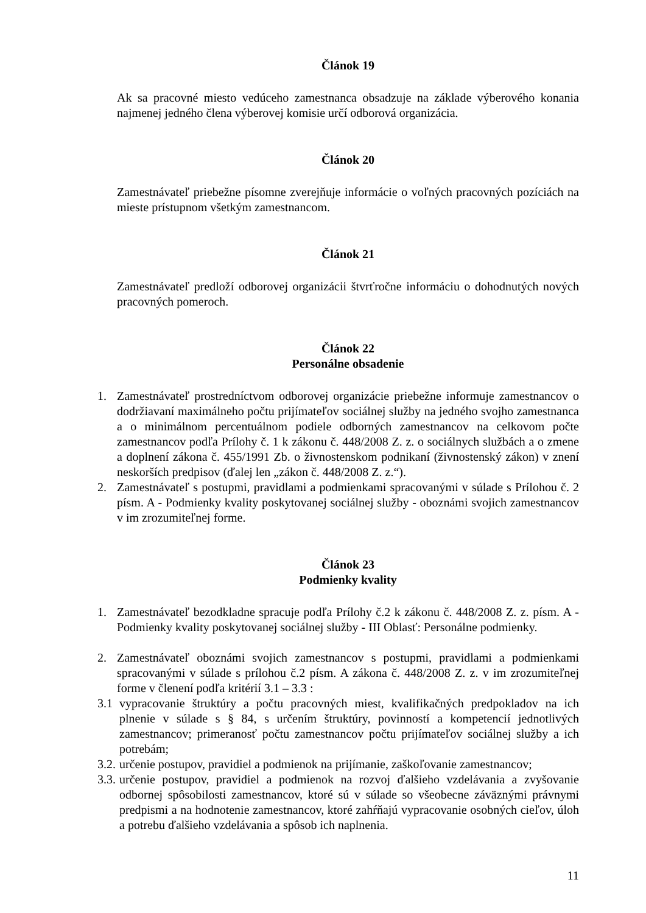Článok 19
Ak sa pracovné miesto vedúceho zamestnanca obsadzuje na základe výberového konania najmenej jedného člena výberovej komisie určí odborová organizácia.
Článok 20
Zamestnávateľ priebežne písomne zverejňuje informácie o voľných pracovných pozíciách na mieste prístupnom všetkým zamestnancom.
Článok 21
Zamestnávateľ predloží odborovej organizácii štvrťročne informáciu o dohodnutých nových pracovných pomeroch.
Článok 22
Personálne obsadenie
1. Zamestnávateľ prostredníctvom odborovej organizácie priebežne informuje zamestnancov o dodržiavaní maximálneho počtu prijímateľov sociálnej služby na jedného svojho zamestnanca a o minimálnom percentuálnom podiele odborných zamestnancov na celkovom počte zamestnancov podľa Prílohy č. 1 k zákonu č. 448/2008 Z. z. o sociálnych službách a o zmene a doplnení zákona č. 455/1991 Zb. o živnostenskom podnikaní (živnostenský zákon) v znení neskorších predpisov (ďalej len „zákon č. 448/2008 Z. z.“).
2. Zamestnávateľ s postupmi, pravidlami a podmienkami spracovanými v súlade s Prílohou č. 2 písm. A - Podmienky kvality poskytovanej sociálnej služby - oboznámi svojich zamestnancov v im zrozumiteľnej forme.
Článok 23
Podmienky kvality
1. Zamestnávateľ bezodkladne spracuje podľa Prílohy č.2 k zákonu č. 448/2008 Z. z. písm. A - Podmienky kvality poskytovanej sociálnej služby - III Oblasť: Personálne podmienky.
2. Zamestnávateľ oboznámi svojich zamestnancov s postupmi, pravidlami a podmienkami spracovanými v súlade s prílohou č.2 písm. A zákona č. 448/2008 Z. z. v im zrozumiteľnej forme v členení podľa kritérií 3.1 – 3.3 :
3.1 vypracovanie štruktúry a počtu pracovných miest, kvalifikačných predpokladov na ich plnenie v súlade s § 84, s určením štruktúry, povinností a kompetencií jednotlivých zamestnancov; primeranosť počtu zamestnancov počtu prijímateľov sociálnej služby a ich potrebám;
3.2. určenie postupov, pravidiel a podmienok na prijímanie, zaškoľovanie zamestnancov;
3.3. určenie postupov, pravidiel a podmienok na rozvoj ďalšieho vzdelávania a zvyšovanie odbornej spôsobilosti zamestnancov, ktoré sú v súlade so všeobecne záväznými právnymi predpismi a na hodnotenie zamestnancov, ktoré zahŕňajú vypracovanie osobných cieľov, úloh a potrebu ďalšieho vzdelávania a spôsob ich naplnenia.
11